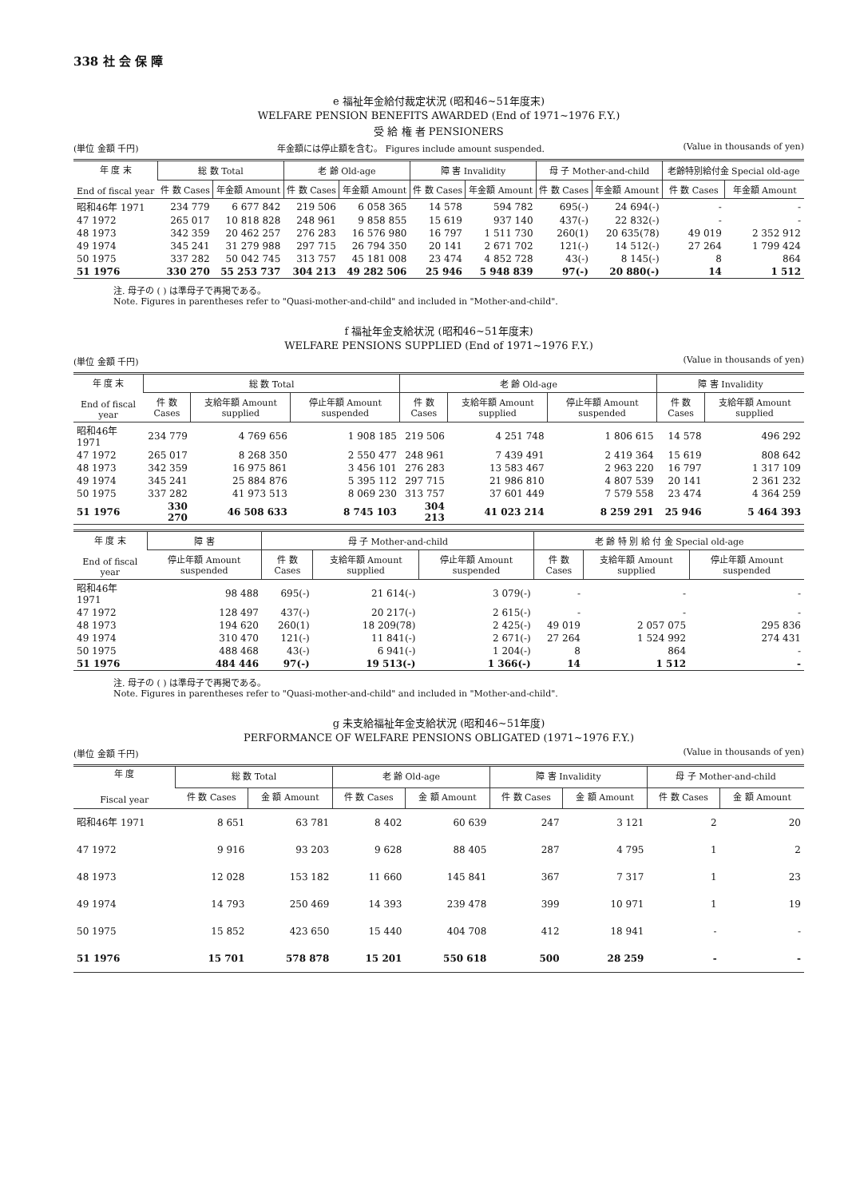338 社 会 保 障
e 福祉年金給付裁定状況 (昭和46~51年度末)
WELFARE PENSION BENEFITS AWARDED (End of 1971~1976 F.Y.)
受 給 権 者 PENSIONERS
(単位 金額 千円) 年金額には停止額を含む。 Figures include amount suspended. (Value in thousands of yen)
| 年 度 末 End of fiscal year | 総 数 Total | | 老 齢 Old-age | | 障 害 Invalidity | | 母 子 Mother-and-child | | 老齢特別給付金 Special old-age | |
| --- | --- | --- | --- | --- | --- | --- | --- | --- | --- | --- |
| | 件 数 Cases | 年金額 Amount | 件 数 Cases | 年金額 Amount | 件 数 Cases | 年金額 Amount | 件 数 Cases | 年金額 Amount | 件 数 Cases | 年金額 Amount |
| 昭和46年 1971 | 234 779 | 6 677 842 | 219 506 | 6 058 365 | 14 578 | 594 782 | 695(-) | 24 694(-) | - | - |
| 47 1972 | 265 017 | 10 818 828 | 248 961 | 9 858 855 | 15 619 | 937 140 | 437(-) | 22 832(-) | - | - |
| 48 1973 | 342 359 | 20 462 257 | 276 283 | 16 576 980 | 16 797 | 1 511 730 | 260(1) | 20 635(78) | 49 019 | 2 352 912 |
| 49 1974 | 345 241 | 31 279 988 | 297 715 | 26 794 350 | 20 141 | 2 671 702 | 121(-) | 14 512(-) | 27 264 | 1 799 424 |
| 50 1975 | 337 282 | 50 042 745 | 313 757 | 45 181 008 | 23 474 | 4 852 728 | 43(-) | 8 145(-) | 8 | 864 |
| 51 1976 | 330 270 | 55 253 737 | 304 213 | 49 282 506 | 25 946 | 5 948 839 | 97(-) | 20 880(-) | 14 | 1 512 |
注. 母子の ( ) は準母子で再掲である。
Note. Figures in parentheses refer to "Quasi-mother-and-child" and included in "Mother-and-child".
f 福祉年金支給状況 (昭和46~51年度末)
WELFARE PENSIONS SUPPLIED (End of 1971~1976 F.Y.)
(単位 金額 千円) (Value in thousands of yen)
| 年 度 末 End of fiscal year | 総 数 Total | | | 老 齢 Old-age | | | 障 害 Invalidity | |
| --- | --- | --- | --- | --- | --- | --- | --- | --- |
| | 件 数 Cases | 支給年額 Amount supplied | 停止年額 Amount suspended | 件 数 Cases | 支給年額 Amount supplied | 停止年額 Amount suspended | 件 数 Cases | 支給年額 Amount supplied |
| 昭和46年 1971 | 234 779 | 4 769 656 | 1 908 185 | 219 506 | 4 251 748 | 1 806 615 | 14 578 | 496 292 |
| 47 1972 | 265 017 | 8 268 350 | 2 550 477 | 248 961 | 7 439 491 | 2 419 364 | 15 619 | 808 642 |
| 48 1973 | 342 359 | 16 975 861 | 3 456 101 | 276 283 | 13 583 467 | 2 963 220 | 16 797 | 1 317 109 |
| 49 1974 | 345 241 | 25 884 876 | 5 395 112 | 297 715 | 21 986 810 | 4 807 539 | 20 141 | 2 361 232 |
| 50 1975 | 337 282 | 41 973 513 | 8 069 230 | 313 757 | 37 601 449 | 7 579 558 | 23 474 | 4 364 259 |
| 51 1976 | 330 270 | 46 508 633 | 8 745 103 | 304 213 | 41 023 214 | 8 259 291 | 25 946 | 5 464 393 |
| 年 度 末 End of fiscal year | 障 害 | 母 子 Mother-and-child | | | 老 齢 特 別 給 付 金 Special old-age | | |
| --- | --- | --- | --- | --- | --- | --- | --- |
| | 停止年額 Amount suspended | 件 数 Cases | 支給年額 Amount supplied | 停止年額 Amount suspended | 件 数 Cases | 支給年額 Amount supplied | 停止年額 Amount suspended |
| 昭和46年 1971 | 98 488 | 695(-) | 21 614(-) | 3 079(-) | - | - | - |
| 47 1972 | 128 497 | 437(-) | 20 217(-) | 2 615(-) | - | - | - |
| 48 1973 | 194 620 | 260(1) | 18 209(78) | 2 425(-) | 49 019 | 2 057 075 | 295 836 |
| 49 1974 | 310 470 | 121(-) | 11 841(-) | 2 671(-) | 27 264 | 1 524 992 | 274 431 |
| 50 1975 | 488 468 | 43(-) | 6 941(-) | 1 204(-) | 8 | 864 | - |
| 51 1976 | 484 446 | 97(-) | 19 513(-) | 1 366(-) | 14 | 1 512 | - |
注. 母子の ( ) は準母子で再掲である。
Note. Figures in parentheses refer to "Quasi-mother-and-child" and included in "Mother-and-child".
g 未支給福祉年金支給状況 (昭和46~51年度)
PERFORMANCE OF WELFARE PENSIONS OBLIGATED (1971~1976 F.Y.)
(単位 金額 千円) (Value in thousands of yen)
| 年 度 Fiscal year | 総 数 Total | | 老 齢 Old-age | | 障 害 Invalidity | | 母 子 Mother-and-child | |
| --- | --- | --- | --- | --- | --- | --- | --- | --- |
| | 件 数 Cases | 金 額 Amount | 件 数 Cases | 金 額 Amount | 件 数 Cases | 金 額 Amount | 件 数 Cases | 金 額 Amount |
| 昭和46年 1971 | 8 651 | 63 781 | 8 402 | 60 639 | 247 | 3 121 | 2 | 20 |
| 47 1972 | 9 916 | 93 203 | 9 628 | 88 405 | 287 | 4 795 | 1 | 2 |
| 48 1973 | 12 028 | 153 182 | 11 660 | 145 841 | 367 | 7 317 | 1 | 23 |
| 49 1974 | 14 793 | 250 469 | 14 393 | 239 478 | 399 | 10 971 | 1 | 19 |
| 50 1975 | 15 852 | 423 650 | 15 440 | 404 708 | 412 | 18 941 | - | - |
| 51 1976 | 15 701 | 578 878 | 15 201 | 550 618 | 500 | 28 259 | - | - |